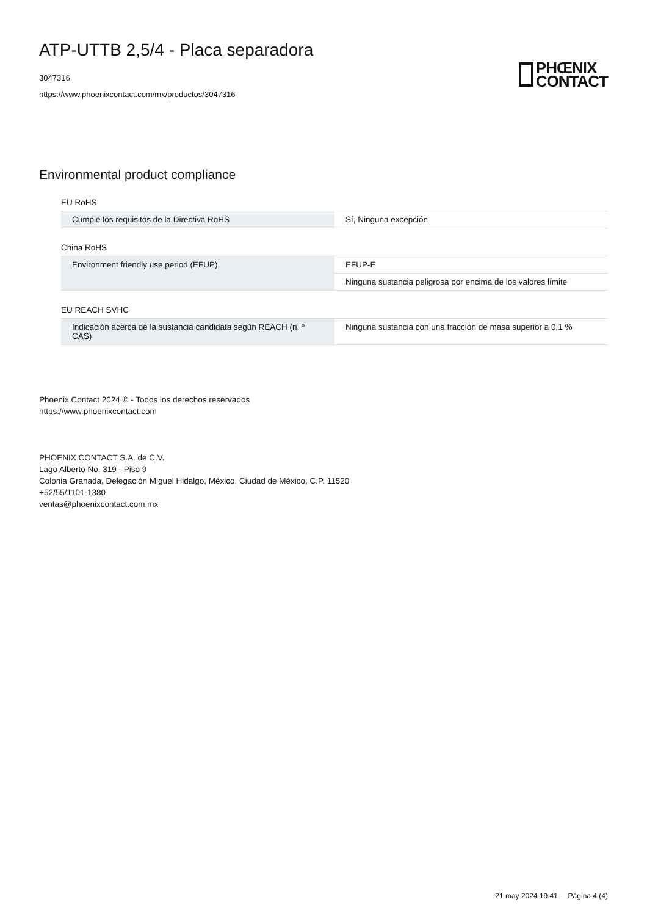ATP-UTTB 2,5/4 - Placa separadora
3047316
https://www.phoenixcontact.com/mx/productos/3047316
PHŒNIX
CONTACT
Environmental product compliance
EU RoHS
| Cumple los requisitos de la Directiva RoHS | Sí, Ninguna excepción |
China RoHS
| Environment friendly use period (EFUP) | EFUP-E |
| | Ninguna sustancia peligrosa por encima de los valores límite |
EU REACH SVHC
| Indicación acerca de la sustancia candidata según REACH (n. º CAS) | Ninguna sustancia con una fracción de masa superior a 0,1 % |
Phoenix Contact 2024 © - Todos los derechos reservados
https://www.phoenixcontact.com
PHOENIX CONTACT S.A. de C.V.
Lago Alberto No. 319 - Piso 9
Colonia Granada, Delegación Miguel Hidalgo, México, Ciudad de México, C.P. 11520
+52/55/1101-1380
ventas@phoenixcontact.com.mx
21 may 2024 19:41 Página 4 (4)